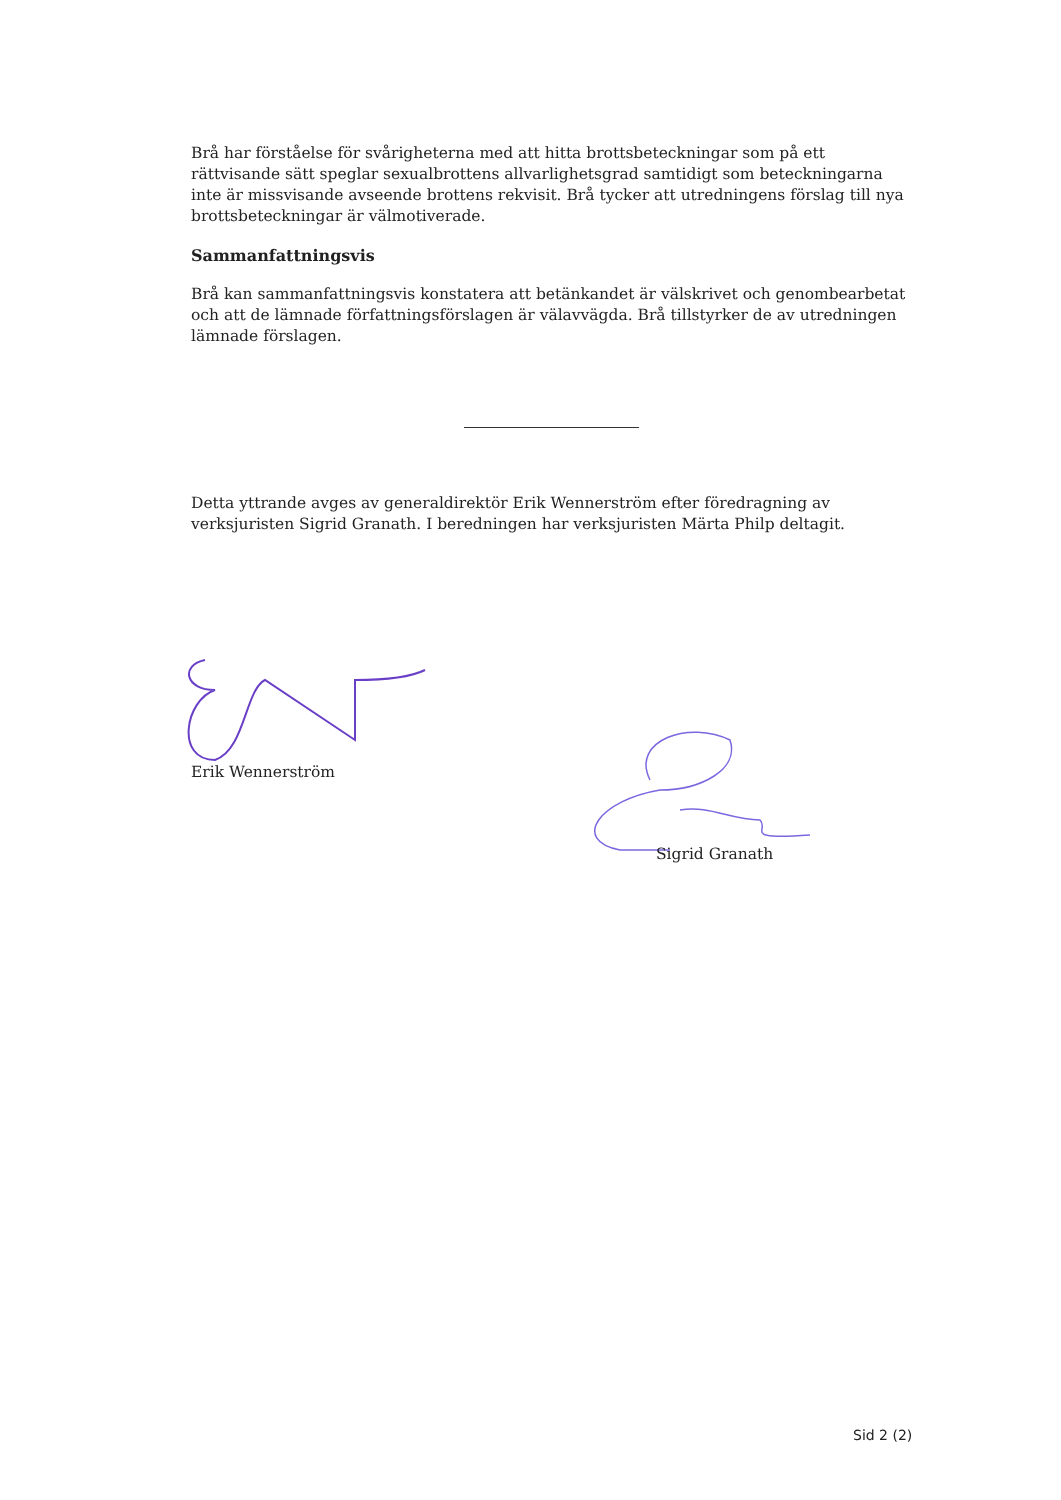Brå har förståelse för svårigheterna med att hitta brottsbeteckningar som på ett rättvisande sätt speglar sexualbrottens allvarlighetsgrad samtidigt som beteckningarna inte är missvisande avseende brottens rekvisit. Brå tycker att utredningens förslag till nya brottsbeteckningar är välmotiverade.
Sammanfattningsvis
Brå kan sammanfattningsvis konstatera att betänkandet är välskrivet och genombearbetat och att de lämnade författningsförslagen är välavvägda. Brå tillstyrker de av utredningen lämnade förslagen.
Detta yttrande avges av generaldirektör Erik Wennerström efter föredragning av verksjuristen Sigrid Granath. I beredningen har verksjuristen Märta Philp deltagit.
Erik Wennerström
Sigrid Granath
Sid 2 (2)